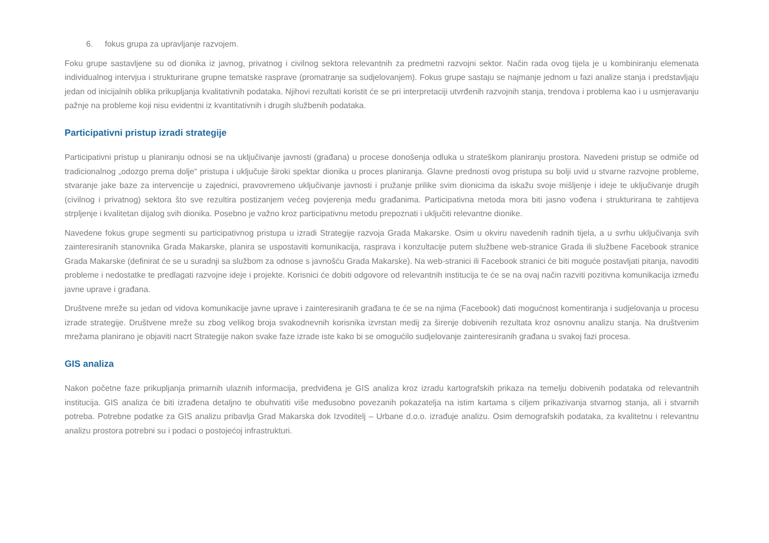6. fokus grupa za upravljanje razvojem.
Foku grupe sastavljene su od dionika iz javnog, privatnog i civilnog sektora relevantnih za predmetni razvojni sektor. Način rada ovog tijela je u kombiniranju elemenata individualnog intervjua i strukturirane grupne tematske rasprave (promatranje sa sudjelovanjem). Fokus grupe sastaju se najmanje jednom u fazi analize stanja i predstavljaju jedan od inicijalnih oblika prikupljanja kvalitativnih podataka. Njihovi rezultati koristit će se pri interpretaciji utvrđenih razvojnih stanja, trendova i problema kao i u usmjeravanju pažnje na probleme koji nisu evidentni iz kvantitativnih i drugih službenih podataka.
Participativni pristup izradi strategije
Participativni pristup u planiranju odnosi se na uključivanje javnosti (građana) u procese donošenja odluka u strateškom planiranju prostora. Navedeni pristup se odmiče od tradicionalnog „odozgo prema dolje“ pristupa i uključuje široki spektar dionika u proces planiranja. Glavne prednosti ovog pristupa su bolji uvid u stvarne razvojne probleme, stvaranje jake baze za intervencije u zajednici, pravovremeno uključivanje javnosti i pružanje prilike svim dionicima da iskažu svoje mišljenje i ideje te uključivanje drugih (civilnog i privatnog) sektora što sve rezultira postizanjem većeg povjerenja među građanima. Participativna metoda mora biti jasno vođena i strukturirana te zahtijeva strpljenje i kvalitetan dijalog svih dionika. Posebno je važno kroz participativnu metodu prepoznati i uključiti relevantne dionike.
Navedene fokus grupe segmenti su participativnog pristupa u izradi Strategije razvoja Grada Makarske. Osim u okviru navedenih radnih tijela, a u svrhu uključivanja svih zainteresiranih stanovnika Grada Makarske, planira se uspostaviti komunikacija, rasprava i konzultacije putem službene web-stranice Grada ili službene Facebook stranice Grada Makarske (definirat će se u suradnji sa službom za odnose s javnošću Grada Makarske). Na web-stranici ili Facebook stranici će biti moguće postavljati pitanja, navoditi probleme i nedostatke te predlagati razvojne ideje i projekte. Korisnici će dobiti odgovore od relevantnih institucija te će se na ovaj način razviti pozitivna komunikacija između javne uprave i građana.
Društvene mreže su jedan od vidova komunikacije javne uprave i zainteresiranih građana te će se na njima (Facebook) dati mogućnost komentiranja i sudjelovanja u procesu izrade strategije. Društvene mreže su zbog velikog broja svakodnevnih korisnika izvrstan medij za širenje dobivenih rezultata kroz osnovnu analizu stanja. Na društvenim mrežama planirano je objaviti nacrt Strategije nakon svake faze izrade iste kako bi se omogućilo sudjelovanje zainteresiranih građana u svakoj fazi procesa.
GIS analiza
Nakon početne faze prikupljanja primarnih ulaznih informacija, predviđena je GIS analiza kroz izradu kartografskih prikaza na temelju dobivenih podataka od relevantnih institucija. GIS analiza će biti izrađena detaljno te obuhvatiti više međusobno povezanih pokazatelja na istim kartama s ciljem prikazivanja stvarnog stanja, ali i stvarnih potreba. Potrebne podatke za GIS analizu pribavlja Grad Makarska dok Izvoditelj – Urbane d.o.o. izrađuje analizu. Osim demografskih podataka, za kvalitetnu i relevantnu analizu prostora potrebni su i podaci o postojećoj infrastrukturi.